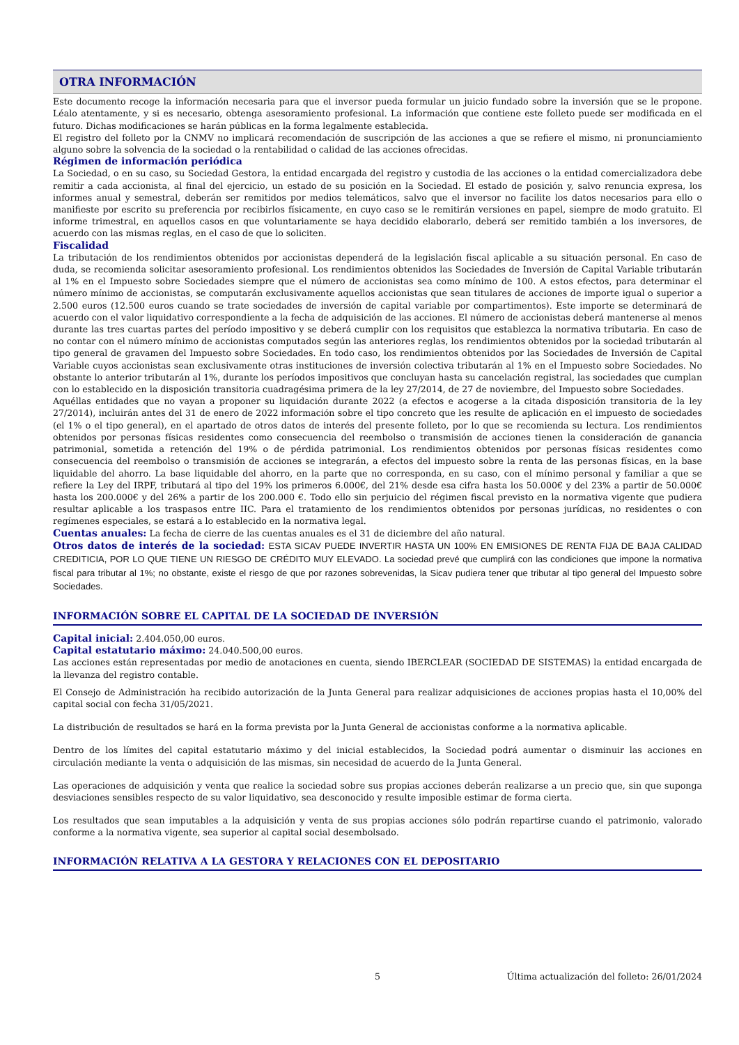OTRA INFORMACIÓN
Este documento recoge la información necesaria para que el inversor pueda formular un juicio fundado sobre la inversión que se le propone. Léalo atentamente, y si es necesario, obtenga asesoramiento profesional. La información que contiene este folleto puede ser modificada en el futuro. Dichas modificaciones se harán públicas en la forma legalmente establecida.
El registro del folleto por la CNMV no implicará recomendación de suscripción de las acciones a que se refiere el mismo, ni pronunciamiento alguno sobre la solvencia de la sociedad o la rentabilidad o calidad de las acciones ofrecidas.
Régimen de información periódica
La Sociedad, o en su caso, su Sociedad Gestora, la entidad encargada del registro y custodia de las acciones o la entidad comercializadora debe remitir a cada accionista, al final del ejercicio, un estado de su posición en la Sociedad. El estado de posición y, salvo renuncia expresa, los informes anual y semestral, deberán ser remitidos por medios telemáticos, salvo que el inversor no facilite los datos necesarios para ello o manifieste por escrito su preferencia por recibirlos físicamente, en cuyo caso se le remitirán versiones en papel, siempre de modo gratuito. El informe trimestral, en aquellos casos en que voluntariamente se haya decidido elaborarlo, deberá ser remitido también a los inversores, de acuerdo con las mismas reglas, en el caso de que lo soliciten.
Fiscalidad
La tributación de los rendimientos obtenidos por accionistas dependerá de la legislación fiscal aplicable a su situación personal. En caso de duda, se recomienda solicitar asesoramiento profesional. Los rendimientos obtenidos las Sociedades de Inversión de Capital Variable tributarán al 1% en el Impuesto sobre Sociedades siempre que el número de accionistas sea como mínimo de 100. A estos efectos, para determinar el número mínimo de accionistas, se computarán exclusivamente aquellos accionistas que sean titulares de acciones de importe igual o superior a 2.500 euros (12.500 euros cuando se trate sociedades de inversión de capital variable por compartimentos). Este importe se determinará de acuerdo con el valor liquidativo correspondiente a la fecha de adquisición de las acciones. El número de accionistas deberá mantenerse al menos durante las tres cuartas partes del período impositivo y se deberá cumplir con los requisitos que establezca la normativa tributaria. En caso de no contar con el número mínimo de accionistas computados según las anteriores reglas, los rendimientos obtenidos por la sociedad tributarán al tipo general de gravamen del Impuesto sobre Sociedades. En todo caso, los rendimientos obtenidos por las Sociedades de Inversión de Capital Variable cuyos accionistas sean exclusivamente otras instituciones de inversión colectiva tributarán al 1% en el Impuesto sobre Sociedades. No obstante lo anterior tributarán al 1%, durante los períodos impositivos que concluyan hasta su cancelación registral, las sociedades que cumplan con lo establecido en la disposición transitoria cuadragésima primera de la ley 27/2014, de 27 de noviembre, del Impuesto sobre Sociedades.
Aquéllas entidades que no vayan a proponer su liquidación durante 2022 (a efectos e acogerse a la citada disposición transitoria de la ley 27/2014), incluirán antes del 31 de enero de 2022 información sobre el tipo concreto que les resulte de aplicación en el impuesto de sociedades (el 1% o el tipo general), en el apartado de otros datos de interés del presente folleto, por lo que se recomienda su lectura. Los rendimientos obtenidos por personas físicas residentes como consecuencia del reembolso o transmisión de acciones tienen la consideración de ganancia patrimonial, sometida a retención del 19% o de pérdida patrimonial. Los rendimientos obtenidos por personas físicas residentes como consecuencia del reembolso o transmisión de acciones se integrarán, a efectos del impuesto sobre la renta de las personas físicas, en la base liquidable del ahorro. La base liquidable del ahorro, en la parte que no corresponda, en su caso, con el mínimo personal y familiar a que se refiere la Ley del IRPF, tributará al tipo del 19% los primeros 6.000€, del 21% desde esa cifra hasta los 50.000€ y del 23% a partir de 50.000€ hasta los 200.000€ y del 26% a partir de los 200.000 €. Todo ello sin perjuicio del régimen fiscal previsto en la normativa vigente que pudiera resultar aplicable a los traspasos entre IIC. Para el tratamiento de los rendimientos obtenidos por personas jurídicas, no residentes o con regímenes especiales, se estará a lo establecido en la normativa legal.
Cuentas anuales: La fecha de cierre de las cuentas anuales es el 31 de diciembre del año natural.
Otros datos de interés de la sociedad: ESTA SICAV PUEDE INVERTIR HASTA UN 100% EN EMISIONES DE RENTA FIJA DE BAJA CALIDAD CREDITICIA, POR LO QUE TIENE UN RIESGO DE CRÉDITO MUY ELEVADO. La sociedad prevé que cumplirá con las condiciones que impone la normativa fiscal para tributar al 1%; no obstante, existe el riesgo de que por razones sobrevenidas, la Sicav pudiera tener que tributar al tipo general del Impuesto sobre Sociedades.
INFORMACIÓN SOBRE EL CAPITAL DE LA SOCIEDAD DE INVERSIÓN
Capital inicial: 2.404.050,00 euros.
Capital estatutario máximo: 24.040.500,00 euros.
Las acciones están representadas por medio de anotaciones en cuenta, siendo IBERCLEAR (SOCIEDAD DE SISTEMAS) la entidad encargada de la llevanza del registro contable.
El Consejo de Administración ha recibido autorización de la Junta General para realizar adquisiciones de acciones propias hasta el 10,00% del capital social con fecha 31/05/2021.
La distribución de resultados se hará en la forma prevista por la Junta General de accionistas conforme a la normativa aplicable.
Dentro de los límites del capital estatutario máximo y del inicial establecidos, la Sociedad podrá aumentar o disminuir las acciones en circulación mediante la venta o adquisición de las mismas, sin necesidad de acuerdo de la Junta General.
Las operaciones de adquisición y venta que realice la sociedad sobre sus propias acciones deberán realizarse a un precio que, sin que suponga desviaciones sensibles respecto de su valor liquidativo, sea desconocido y resulte imposible estimar de forma cierta.
Los resultados que sean imputables a la adquisición y venta de sus propias acciones sólo podrán repartirse cuando el patrimonio, valorado conforme a la normativa vigente, sea superior al capital social desembolsado.
INFORMACIÓN RELATIVA A LA GESTORA Y RELACIONES CON EL DEPOSITARIO
5 Última actualización del folleto: 26/01/2024